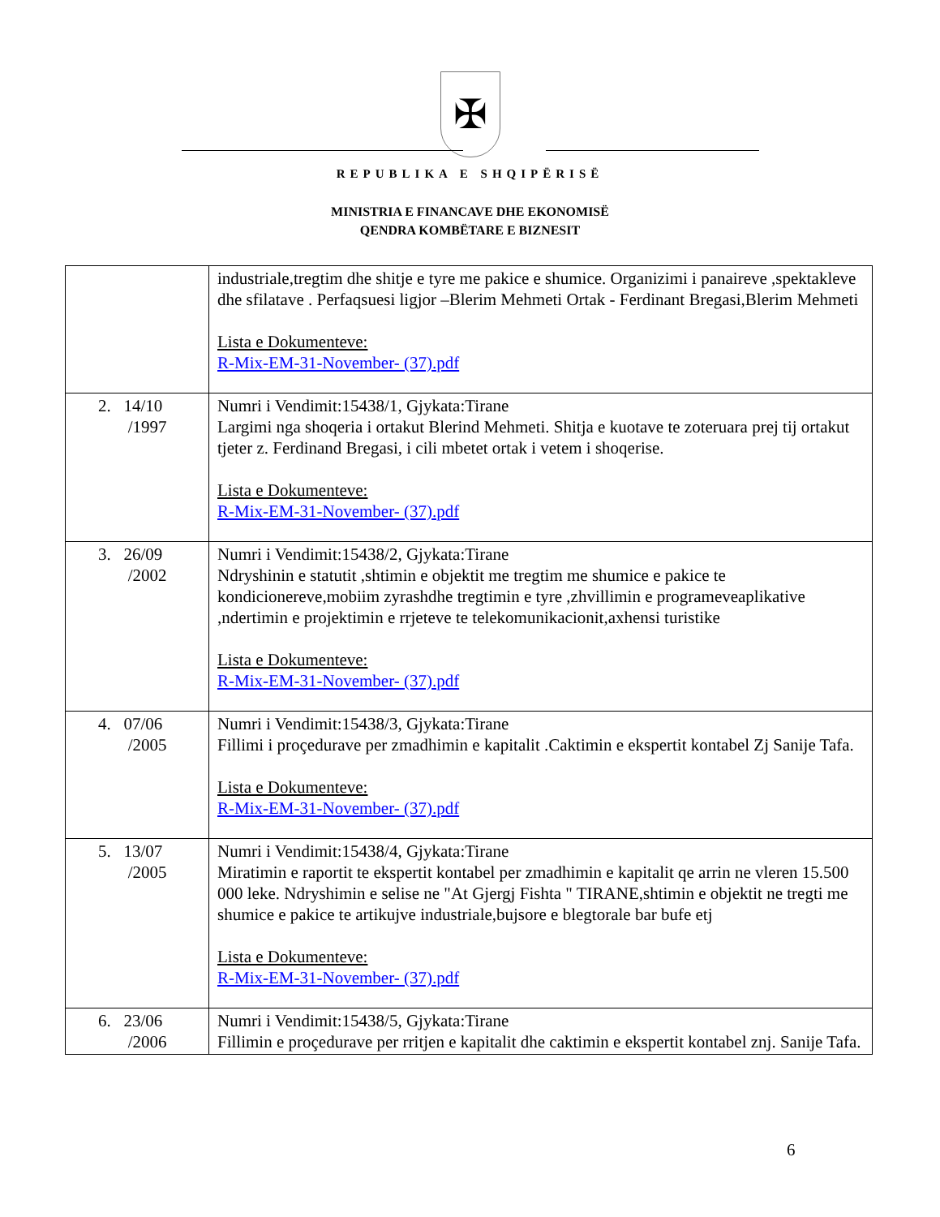✠
REPUBLIKA E SHQIPËRISË
MINISTRIA E FINANCAVE DHE EKONOMISË
QENDRA KOMBËTARE E BIZNESIT
| | industriale,tregtim dhe shitje e tyre me pakice e shumice. Organizimi i panaireve ,spektakleve dhe sfilatave . Perfaqsuesi ligjor –Blerim Mehmeti Ortak - Ferdinant Bregasi,Blerim Mehmeti Lista e Dokumenteve: R-Mix-EM-31-November- (37).pdf |
| 2. 14/10 /1997 | Numri i Vendimit:15438/1, Gjykata:Tirane Largimi nga shoqeria i ortakut Blerind Mehmeti. Shitja e kuotave te zoteruara prej tij ortakut tjeter z. Ferdinand Bregasi, i cili mbetet ortak i vetem i shoqerise. Lista e Dokumenteve: R-Mix-EM-31-November- (37).pdf |
| 3. 26/09 /2002 | Numri i Vendimit:15438/2, Gjykata:Tirane Ndryshinin e statutit ,shtimin e objektit me tregtim me shumice e pakice te kondicionereve,mobiim zyrashdhe tregtimin e tyre ,zhvillimin e programeveaplikative ,ndertimin e projektimin e rrjeteve te telekomunikacionit,axhensi turistike Lista e Dokumenteve: R-Mix-EM-31-November- (37).pdf |
| 4. 07/06 /2005 | Numri i Vendimit:15438/3, Gjykata:Tirane Fillimi i proçedurave per zmadhimin e kapitalit .Caktimin e ekspertit kontabel Zj Sanije Tafa. Lista e Dokumenteve: R-Mix-EM-31-November- (37).pdf |
| 5. 13/07 /2005 | Numri i Vendimit:15438/4, Gjykata:Tirane Miratimin e raportit te ekspertit kontabel per zmadhimin e kapitalit qe arrin ne vleren 15.500 000 leke. Ndryshimin e selise ne "At Gjergj Fishta " TIRANE,shtimin e objektit ne tregti me shumice e pakice te artikujve industriale,bujsore e blegtorale bar bufe etj Lista e Dokumenteve: R-Mix-EM-31-November- (37).pdf |
| 6. 23/06 /2006 | Numri i Vendimit:15438/5, Gjykata:Tirane Fillimin e proçedurave per rritjen e kapitalit dhe caktimin e ekspertit kontabel znj. Sanije Tafa. |
6